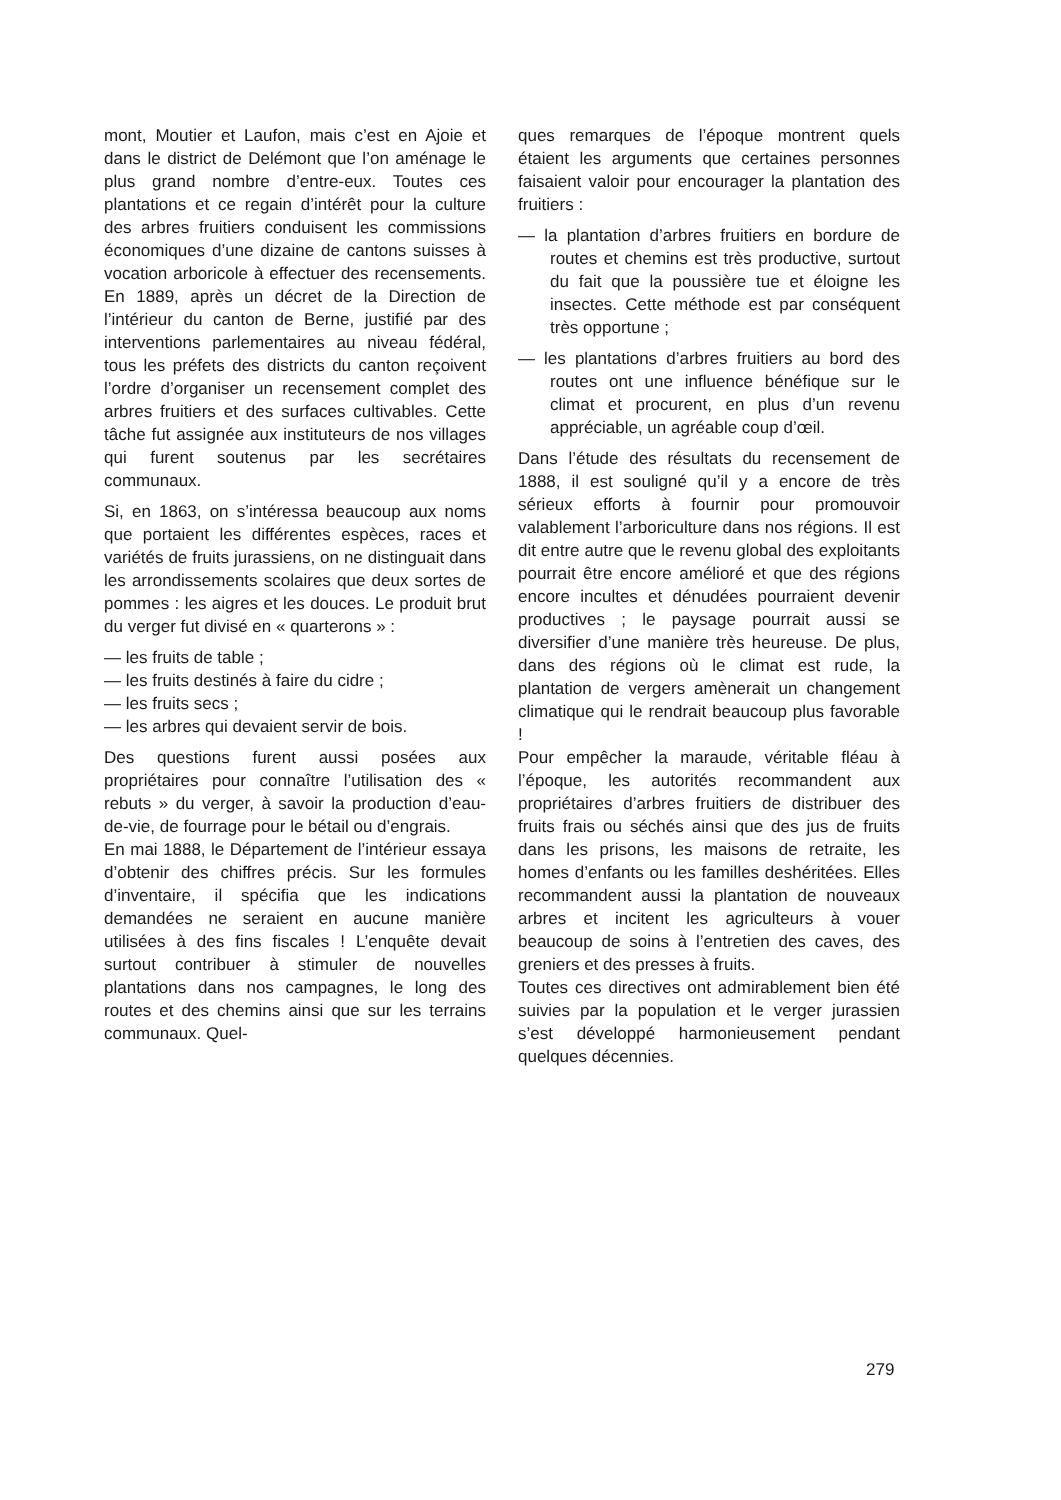mont, Moutier et Laufon, mais c’est en Ajoie et dans le district de Delémont que l’on aménage le plus grand nombre d’entre-eux. Toutes ces plantations et ce regain d’intérêt pour la culture des arbres fruitiers conduisent les commissions économiques d’une dizaine de cantons suisses à vocation arboricole à effectuer des recensements. En 1889, après un décret de la Direction de l’intérieur du canton de Berne, justifié par des interventions parlementaires au niveau fédéral, tous les préfets des districts du canton reçoivent l’ordre d’organiser un recensement complet des arbres fruitiers et des surfaces cultivables. Cette tâche fut assignée aux instituteurs de nos villages qui furent soutenus par les secrétaires communaux.
Si, en 1863, on s’intéressa beaucoup aux noms que portaient les différentes espèces, races et variétés de fruits jurassiens, on ne distinguait dans les arrondissements scolaires que deux sortes de pommes : les aigres et les douces. Le produit brut du verger fut divisé en « quarterons » :
— les fruits de table ;
— les fruits destinés à faire du cidre ;
— les fruits secs ;
— les arbres qui devaient servir de bois.
Des questions furent aussi posées aux propriétaires pour connaître l’utilisation des « rebuts » du verger, à savoir la production d’eau-de-vie, de fourrage pour le bétail ou d’engrais.
En mai 1888, le Département de l’intérieur essaya d’obtenir des chiffres précis. Sur les formules d’inventaire, il spécifia que les indications demandées ne seraient en aucune manière utilisées à des fins fiscales ! L’enquête devait surtout contribuer à stimuler de nouvelles plantations dans nos campagnes, le long des routes et des chemins ainsi que sur les terrains communaux. Quel-
ques remarques de l’époque montrent quels étaient les arguments que certaines personnes faisaient valoir pour encourager la plantation des fruitiers :
— la plantation d’arbres fruitiers en bordure de routes et chemins est très productive, surtout du fait que la poussière tue et éloigne les insectes. Cette méthode est par conséquent très opportune ;
— les plantations d’arbres fruitiers au bord des routes ont une influence bénéfique sur le climat et procurent, en plus d’un revenu appréciable, un agréable coup d’œil.
Dans l’étude des résultats du recensement de 1888, il est souligné qu’il y a encore de très sérieux efforts à fournir pour promouvoir valablement l’arboriculture dans nos régions. Il est dit entre autre que le revenu global des exploitants pourrait être encore amélioré et que des régions encore incultes et dénudées pourraient devenir productives ; le paysage pourrait aussi se diversifier d’une manière très heureuse. De plus, dans des régions où le climat est rude, la plantation de vergers amènerait un changement climatique qui le rendrait beaucoup plus favorable !
Pour empêcher la maraude, véritable fléau à l’époque, les autorités recommandent aux propriétaires d’arbres fruitiers de distribuer des fruits frais ou séchés ainsi que des jus de fruits dans les prisons, les maisons de retraite, les homes d’enfants ou les familles deshéritées. Elles recommandent aussi la plantation de nouveaux arbres et incitent les agriculteurs à vouer beaucoup de soins à l’entretien des caves, des greniers et des presses à fruits.
Toutes ces directives ont admirablement bien été suivies par la population et le verger jurassien s’est développé harmonieusement pendant quelques décennies.
279